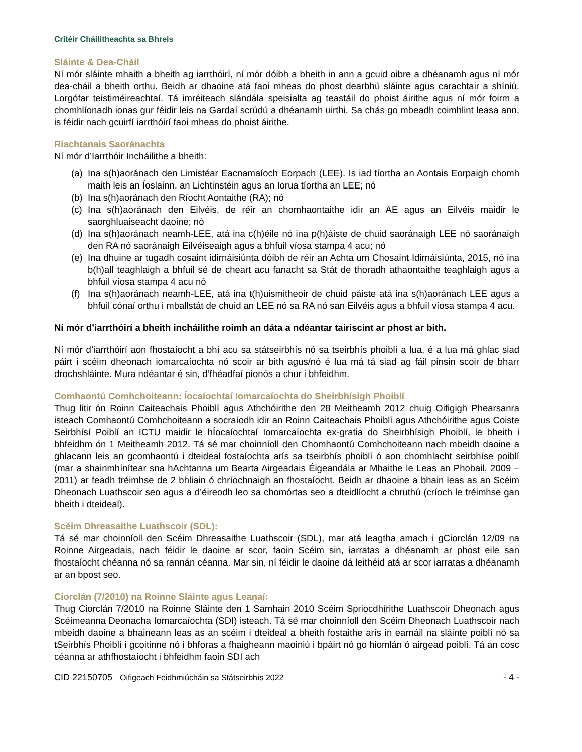Critéir Cháilitheachta sa Bhreis
Sláinte & Dea-Cháil
Ní mór sláinte mhaith a bheith ag iarrthóirí, ní mór dóibh a bheith in ann a gcuid oibre a dhéanamh agus ní mór dea-cháil a bheith orthu. Beidh ar dhaoine atá faoi mheas do phost dearbhú sláinte agus carachtair a shíniú. Lorgófar teistiméireachtaí. Tá imréiteach slándála speisialta ag teastáil do phoist áirithe agus ní mór foirm a chomhlíonadh ionas gur féidir leis na Gardaí scrúdú a dhéanamh uirthi. Sa chás go mbeadh coimhlint leasa ann, is féidir nach gcuirfí iarrthóirí faoi mheas do phoist áirithe.
Riachtanais Saoránachta
Ní mór d’Iarrthóir Incháilithe a bheith:
(a) Ina s(h)aoránach den Limistéar Eacnamaíoch Eorpach (LEE). Is iad tíortha an Aontais Eorpaigh chomh maith leis an Íoslainn, an Lichtinstéin agus an Iorua tíortha an LEE; nó
(b) Ina s(h)aoránach den Ríocht Aontaithe (RA); nó
(c) Ina s(h)aoránach den Eilvéis, de réir an chomhaontaithe idir an AE agus an Eilvéis maidir le saorghluaiseacht daoine; nó
(d) Ina s(h)aoránach neamh-LEE, atá ina c(h)éile nó ina p(h)áiste de chuid saoránaigh LEE nó saoránaigh den RA nó saoránaigh Eilvéiseaigh agus a bhfuil víosa stampa 4 acu; nó
(e) Ina dhuine ar tugadh cosaint idirnáisiúnta dóibh de réir an Achta um Chosaint Idirnáisiúnta, 2015, nó ina b(h)all teaghlaigh a bhfuil sé de cheart acu fanacht sa Stát de thoradh athaontaithe teaghlaigh agus a bhfuil víosa stampa 4 acu nó
(f) Ina s(h)aoránach neamh-LEE, atá ina t(h)uismitheoir de chuid páiste atá ina s(h)aoránach LEE agus a bhfuil cónaí orthu i mballstát de chuid an LEE nó sa RA nó san Eilvéis agus a bhfuil víosa stampa 4 acu.
Ní mór d’iarrthóirí a bheith incháilithe roimh an dáta a ndéantar tairiscint ar phost ar bith.
Ní mór d’iarrthóirí aon fhostaíocht a bhí acu sa státseirbhís nó sa tseirbhís phoiblí a lua, é a lua má ghlac siad páirt i scéim dheonach iomarcaíochta nó scoir ar bith agus/nó é lua má tá siad ag fáil pinsin scoir de bharr drochshláinte. Mura ndéantar é sin, d’fhéadfaí pionós a chur i bhfeidhm.
Comhaontú Comhchoiteann: Íocaíochtaí Iomarcaíochta do Sheirbhísigh Phoiblí
Thug litir ón Roinn Caiteachais Phoiblí agus Athchóirithe den 28 Meitheamh 2012 chuig Oifigigh Phearsanra isteach Comhaontú Comhchoiteann a socraíodh idir an Roinn Caiteachais Phoiblí agus Athchóirithe agus Coiste Seirbhísí Poiblí an ICTU maidir le hÍocaíochtaí Iomarcaíochta ex-gratia do Sheirbhísigh Phoiblí, le bheith i bhfeidhm ón 1 Meitheamh 2012. Tá sé mar choinníoll den Chomhaontú Comhchoiteann nach mbeidh daoine a ghlacann leis an gcomhaontú i dteideal fostaíochta arís sa tseirbhís phoiblí ó aon chomhlacht seirbhíse poiblí (mar a shainmhínítear sna hAchtanna um Bearta Airgeadais Éigeandála ar Mhaithe le Leas an Phobail, 2009 – 2011) ar feadh tréimhse de 2 bhliain ó chríochnaigh an fhostaíocht. Beidh ar dhaoine a bhain leas as an Scéim Dheonach Luathscoir seo agus a d’éireodh leo sa chomórtas seo a dteidlíocht a chruthú (críoch le tréimhse gan bheith i dteideal).
Scéim Dhreasaithe Luathscoir (SDL):
Tá sé mar choinníoll den Scéim Dhreasaithe Luathscoir (SDL), mar atá leagtha amach i gCiorclán 12/09 na Roinne Airgeadais, nach féidir le daoine ar scor, faoin Scéim sin, iarratas a dhéanamh ar phost eile san fhostaíocht chéanna nó sa rannán céanna. Mar sin, ní féidir le daoine dá leithéid atá ar scor iarratas a dhéanamh ar an bpost seo.
Ciorclán (7/2010) na Roinne Sláinte agus Leanaí:
Thug Ciorclán 7/2010 na Roinne Sláinte den 1 Samhain 2010 Scéim Spriocdhírithe Luathscoir Dheonach agus Scéimeanna Deonacha Iomarcaíochta (SDI) isteach. Tá sé mar choinníoll den Scéim Dheonach Luathscoir nach mbeidh daoine a bhaineann leas as an scéim i dteideal a bheith fostaithe arís in earnáil na sláinte poiblí nó sa tSeirbhís Phoiblí i gcoitinne nó i bhforas a fhaigheann maoiniú i bpáirt nó go hiomlán ó airgead poiblí. Tá an cosc céanna ar athfhostaíocht i bhfeidhm faoin SDI ach
CID 22150705 Oifigeach Feidhmiúcháin sa Státseirbhís 2022 - 4 -